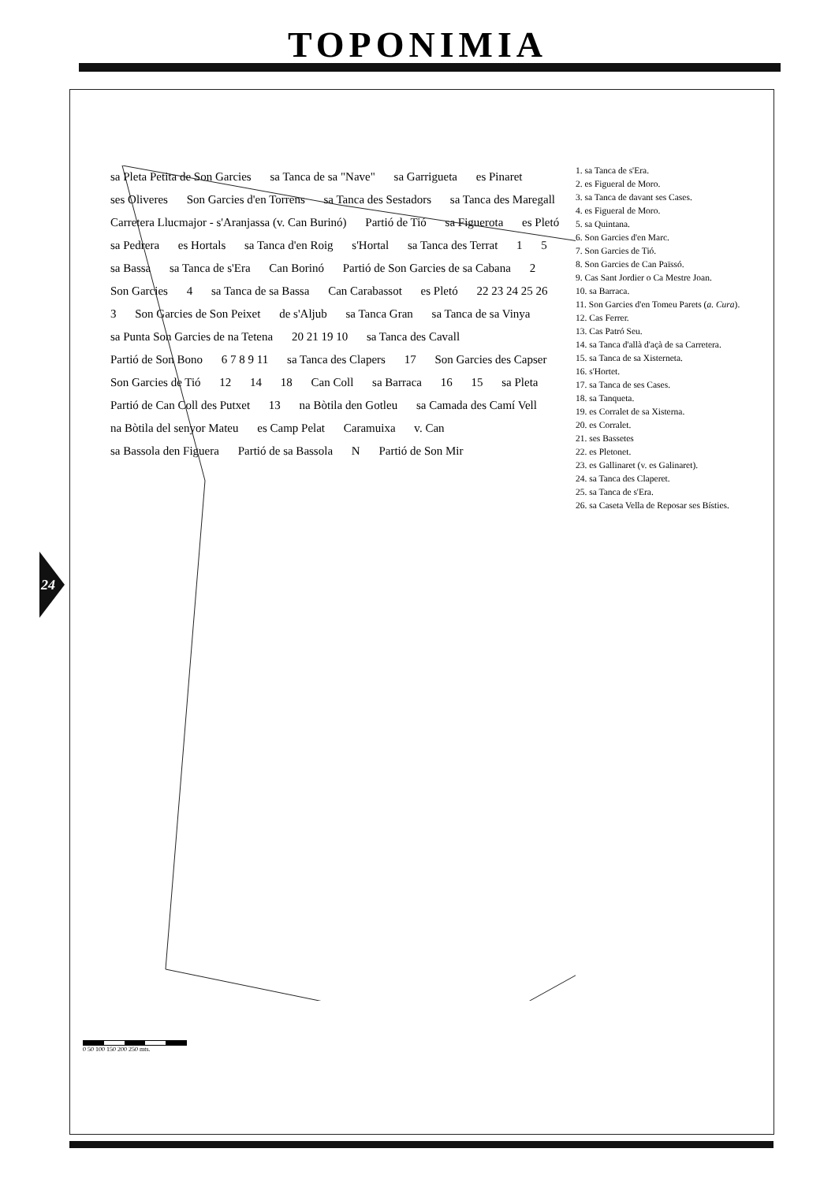TOPONIMIA
24
sa Pleta Petita de Son Garcies sa Tanca de sa "Nave" sa Garrigueta es Pinaret ses Oliveres Son Garcies d'en Torrens sa Tanca des Sestadors sa Tanca des Maregall Carretera Llucmajor - s'Aranjassa (v. Can Burinó) Partió de Tió sa Figuerota es Pletó sa Pedrera es Hortals sa Tanca d'en Roig s'Hortal sa Tanca des Terrat 1 5 sa Bassa sa Tanca de s'Era Can Borinó Partió de Son Garcies de sa Cabana 2 Son Garcies 4 sa Tanca de sa Bassa Can Carabassot es Pletó 22 23 24 25 26 3 Son Garcies de Son Peixet de s'Aljub sa Tanca Gran sa Tanca de sa Vinya sa Punta Son Garcies de na Tetena 20 21 19 10 sa Tanca des Cavall Partió de Son Bono 6 7 8 9 11 sa Tanca des Clapers 17 Son Garcies des Capser Son Garcies de Tió 12 14 18 Can Coll sa Barraca 16 15 sa Pleta Partió de Can Coll des Putxet 13 na Bòtila den Gotleu sa Camada des Camí Vell na Bòtila del senyor Mateu es Camp Pelat Caramuixa v. Can sa Bassola den Figuera Partió de sa Bassola N Partió de Son Mir
1. sa Tanca de s'Era.
2. es Figueral de Moro.
3. sa Tanca de davant ses Cases.
4. es Figueral de Moro.
5. sa Quintana.
6. Son Garcies d'en Marc.
7. Son Garcies de Tió.
8. Son Garcies de Can Païssó.
9. Cas Sant Jordier o Ca Mestre Joan.
10. sa Barraca.
11. Son Garcies d'en Tomeu Parets (a. Cura).
12. Cas Ferrer.
13. Cas Patró Seu.
14. sa Tanca d'allà d'açà de sa Carretera.
15. sa Tanca de sa Xisterneta.
16. s'Hortet.
17. sa Tanca de ses Cases.
18. sa Tanqueta.
19. es Corralet de sa Xisterna.
20. es Corralet.
21. ses Bassetes
22. es Pletonet.
23. es Gallinaret (v. es Galinaret).
24. sa Tanca des Claperet.
25. sa Tanca de s'Era.
26. sa Caseta Vella de Reposar ses Bísties.
0 50 100 150 200 250 mts.